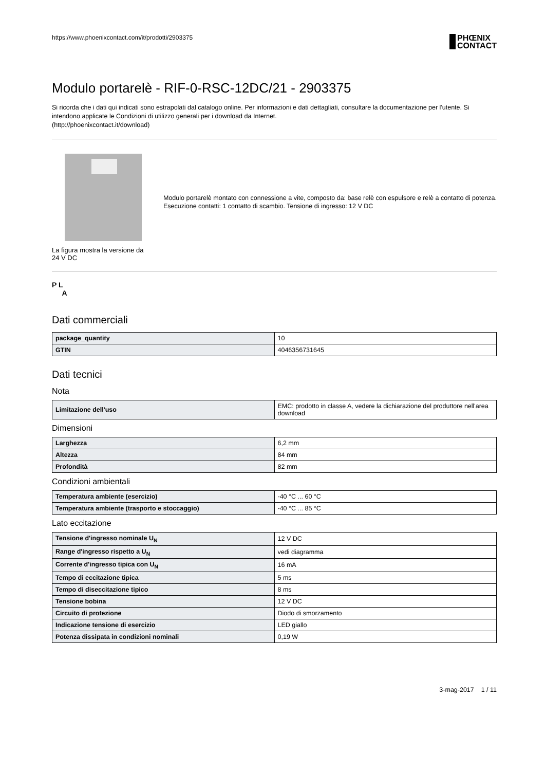https://www.phoenixcontact.com/it/prodotti/2903375
PHŒNIX
CONTACT
Modulo portarelè - RIF-0-RSC-12DC/21 - 2903375
Si ricorda che i dati qui indicati sono estrapolati dal catalogo online. Per informazioni e dati dettagliati, consultare la documentazione per l'utente. Si intendono applicate le Condizioni di utilizzo generali per i download da Internet.
(http://phoenixcontact.it/download)
La figura mostra la versione da 24 V DC
Modulo portarelè montato con connessione a vite, composto da: base relè con espulsore e relè a contatto di potenza. Esecuzione contatti: 1 contatto di scambio. Tensione di ingresso: 12 V DC
P L
A
Dati commerciali
| package_quantity | 10 |
| GTIN | 4046356731645 |
Dati tecnici
Nota
| Limitazione dell'uso | EMC: prodotto in classe A, vedere la dichiarazione del produttore nell'area download |
Dimensioni
| Larghezza | 6,2 mm |
| Altezza | 84 mm |
| Profondità | 82 mm |
Condizioni ambientali
| Temperatura ambiente (esercizio) | -40 °C ... 60 °C |
| Temperatura ambiente (trasporto e stoccaggio) | -40 °C ... 85 °C |
Lato eccitazione
| Tensione d'ingresso nominale U<sub>N</sub> | 12 V DC |
| Range d'ingresso rispetto a U<sub>N</sub> | vedi diagramma |
| Corrente d'ingresso tipica con U<sub>N</sub> | 16 mA |
| Tempo di eccitazione tipica | 5 ms |
| Tempo di diseccitazione tipico | 8 ms |
| Tensione bobina | 12 V DC |
| Circuito di protezione | Diodo di smorzamento |
| Indicazione tensione di esercizio | LED giallo |
| Potenza dissipata in condizioni nominali | 0,19 W |
3-mag-2017 1 / 11